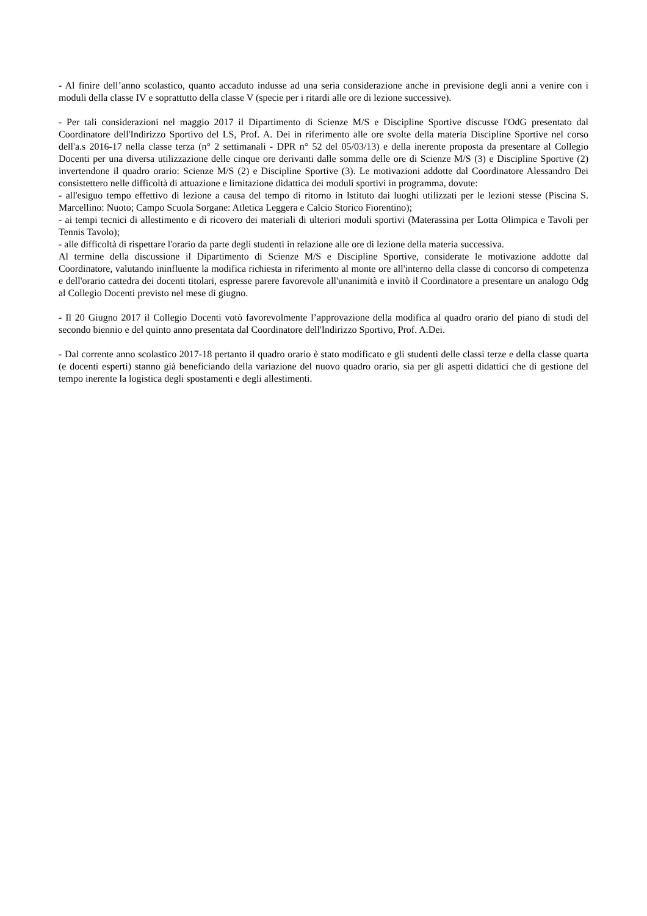- Al finire dell’anno scolastico, quanto accaduto indusse ad una seria considerazione anche in previsione degli anni a venire con i moduli della classe IV e soprattutto della classe V (specie per i ritardi alle ore di lezione successive).
- Per tali considerazioni nel maggio 2017 il Dipartimento di Scienze M/S e Discipline Sportive discusse l'OdG presentato dal Coordinatore dell'Indirizzo Sportivo del LS, Prof. A. Dei in riferimento alle ore svolte della materia Discipline Sportive nel corso dell'a.s 2016-17 nella classe terza (n° 2 settimanali - DPR n° 52 del 05/03/13) e della inerente proposta da presentare al Collegio Docenti per una diversa utilizzazione delle cinque ore derivanti dalle somma delle ore di Scienze M/S (3) e Discipline Sportive (2) invertendone il quadro orario: Scienze M/S (2) e Discipline Sportive (3). Le motivazioni addotte dal Coordinatore Alessandro Dei consistettero nelle difficoltà di attuazione e limitazione didattica dei moduli sportivi in programma, dovute:
- all'esiguo tempo effettivo di lezione a causa del tempo di ritorno in Istituto dai luoghi utilizzati per le lezioni stesse (Piscina S. Marcellino: Nuoto; Campo Scuola Sorgane: Atletica Leggera e Calcio Storico Fiorentino);
- ai tempi tecnici di allestimento e di ricovero dei materiali di ulteriori moduli sportivi (Materassina per Lotta Olimpica e Tavoli per Tennis Tavolo);
- alle difficoltà di rispettare l'orario da parte degli studenti in relazione alle ore di lezione della materia successiva.
Al termine della discussione il Dipartimento di Scienze M/S e Discipline Sportive, considerate le motivazione addotte dal Coordinatore, valutando ininfluente la modifica richiesta in riferimento al monte ore all'interno della classe di concorso di competenza e dell'orario cattedra dei docenti titolari, espresse parere favorevole all'unanimità e invitò il Coordinatore a presentare un analogo Odg al Collegio Docenti previsto nel mese di giugno.
- Il 20 Giugno 2017 il Collegio Docenti votò favorevolmente l’approvazione della modifica al quadro orario del piano di studi del secondo biennio e del quinto anno presentata dal Coordinatore dell'Indirizzo Sportivo, Prof. A.Dei.
- Dal corrente anno scolastico 2017-18 pertanto il quadro orario è stato modificato e gli studenti delle classi terze e della classe quarta (e docenti esperti) stanno già beneficiando della variazione del nuovo quadro orario, sia per gli aspetti didattici che di gestione del tempo inerente la logistica degli spostamenti e degli allestimenti.